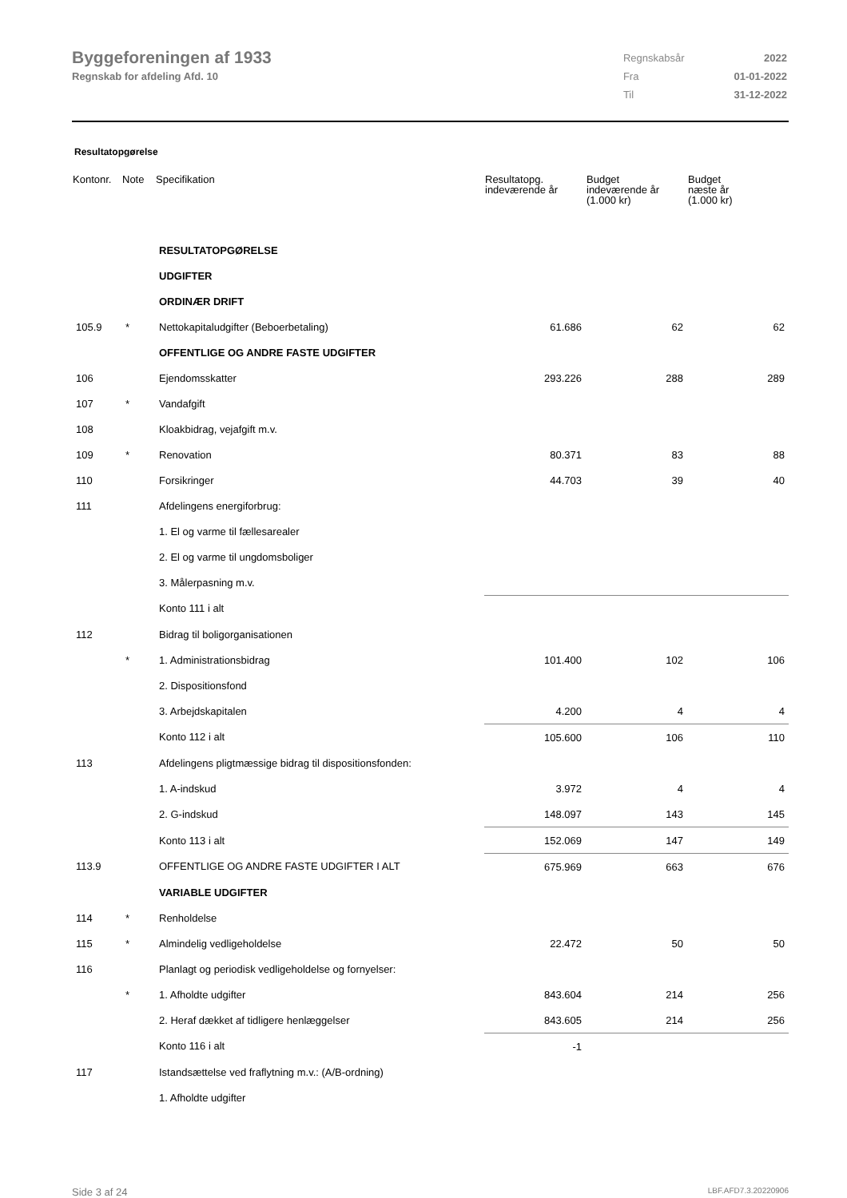Byggeforeningen af 1933
Regnskab for afdeling Afd. 10
| Regnskabsår | 2022 |
| Fra | 01-01-2022 |
| Til | 31-12-2022 |
Resultatopgørelse
| Kontonr. | Note | Specifikation | Resultatopg. indeværende år | Budget indeværende år (1.000 kr) | Budget næste år (1.000 kr) |
| --- | --- | --- | --- | --- | --- |
| | | RESULTATOPGØRELSE | | | |
| | | UDGIFTER | | | |
| | | ORDINÆR DRIFT | | | |
| 105.9 | * | Nettokapitaludgifter (Beboerbetaling) | 61.686 | 62 | 62 |
| | | OFFENTLIGE OG ANDRE FASTE UDGIFTER | | | |
| 106 | | Ejendomsskatter | 293.226 | 288 | 289 |
| 107 | * | Vandafgift | | | |
| 108 | | Kloakbidrag, vejafgift m.v. | | | |
| 109 | * | Renovation | 80.371 | 83 | 88 |
| 110 | | Forsikringer | 44.703 | 39 | 40 |
| 111 | | Afdelingens energiforbrug: | | | |
| | | 1. El og varme til fællesarealer | | | |
| | | 2. El og varme til ungdomsboliger | | | |
| | | 3. Målerpasning m.v. | | | |
| | | Konto 111 i alt | | | |
| 112 | | Bidrag til boligorganisationen | | | |
| | * | 1. Administrationsbidrag | 101.400 | 102 | 106 |
| | | 2. Dispositionsfond | | | |
| | | 3. Arbejdskapitalen | 4.200 | 4 | 4 |
| | | Konto 112 i alt | 105.600 | 106 | 110 |
| 113 | | Afdelingens pligtmæssige bidrag til dispositionsfonden: | | | |
| | | 1. A-indskud | 3.972 | 4 | 4 |
| | | 2. G-indskud | 148.097 | 143 | 145 |
| | | Konto 113 i alt | 152.069 | 147 | 149 |
| 113.9 | | OFFENTLIGE OG ANDRE FASTE UDGIFTER I ALT | 675.969 | 663 | 676 |
| | | VARIABLE UDGIFTER | | | |
| 114 | * | Renholdelse | | | |
| 115 | * | Almindelig vedligeholdelse | 22.472 | 50 | 50 |
| 116 | | Planlagt og periodisk vedligeholdelse og fornyelser: | | | |
| | * | 1. Afholdte udgifter | 843.604 | 214 | 256 |
| | | 2. Heraf dækket af tidligere henlæggelser | 843.605 | 214 | 256 |
| | | Konto 116 i alt | -1 | | |
| 117 | | Istandsættelse ved fraflytning m.v.: (A/B-ordning) | | | |
| | | 1. Afholdte udgifter | | | |
Side 3 af 24 LBF.AFD7.3.20220906